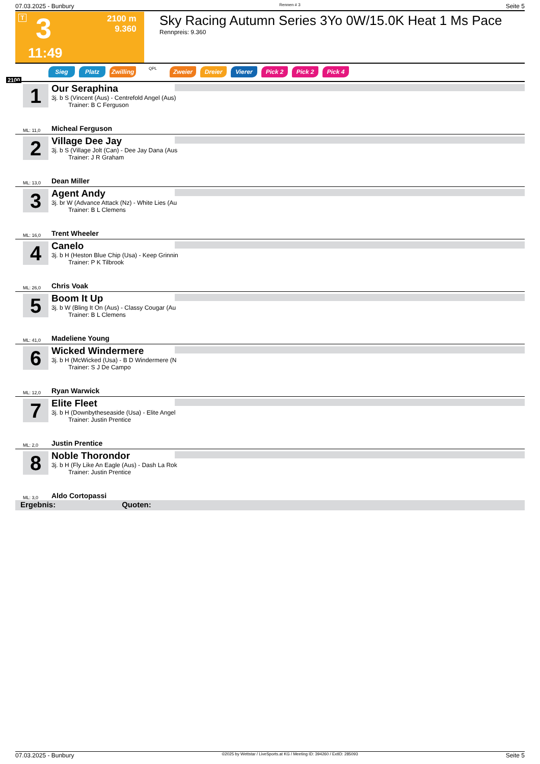07.03.2025 - Bunbury Rennen # 3 Seite 5
T 3
2100 m
9.360
11:49
Sky Racing Autumn Series 3Yo 0W/15.0K Heat 1 Ms Pace
Rennpreis: 9.360
2100
Sieg Platz Zwilling QPL Zweier Dreier Vierer Pick 2 Pick 2 Pick 4
1
Our Seraphina
3j. b S (Vincent (Aus) - Centrefold Angel (Aus)
Trainer: B C Ferguson
ML: 11,0 Micheal Ferguson
2
Village Dee Jay
3j. b S (Village Jolt (Can) - Dee Jay Dana (Aus
Trainer: J R Graham
ML: 13,0 Dean Miller
3
Agent Andy
3j. br W (Advance Attack (Nz) - White Lies (Au
Trainer: B L Clemens
ML: 16,0 Trent Wheeler
4
Canelo
3j. b H (Heston Blue Chip (Usa) - Keep Grinnin
Trainer: P K Tilbrook
ML: 26,0 Chris Voak
5
Boom It Up
3j. b W (Bling It On (Aus) - Classy Cougar (Au
Trainer: B L Clemens
ML: 41,0 Madeliene Young
6
Wicked Windermere
3j. b H (McWicked (Usa) - B D Windermere (N
Trainer: S J De Campo
ML: 12,0 Ryan Warwick
7
Elite Fleet
3j. b H (Downbytheseaside (Usa) - Elite Angel
Trainer: Justin Prentice
ML: 2,0 Justin Prentice
8
Noble Thorondor
3j. b H (Fly Like An Eagle (Aus) - Dash La Rok
Trainer: Justin Prentice
ML: 3,0 Aldo Cortopassi
Ergebnis: Quoten:
07.03.2025 - Bunbury ©2025 by Wettstar / LiveSports.at KG / Meeting ID: 394260 / ExtID: 285093 Seite 5